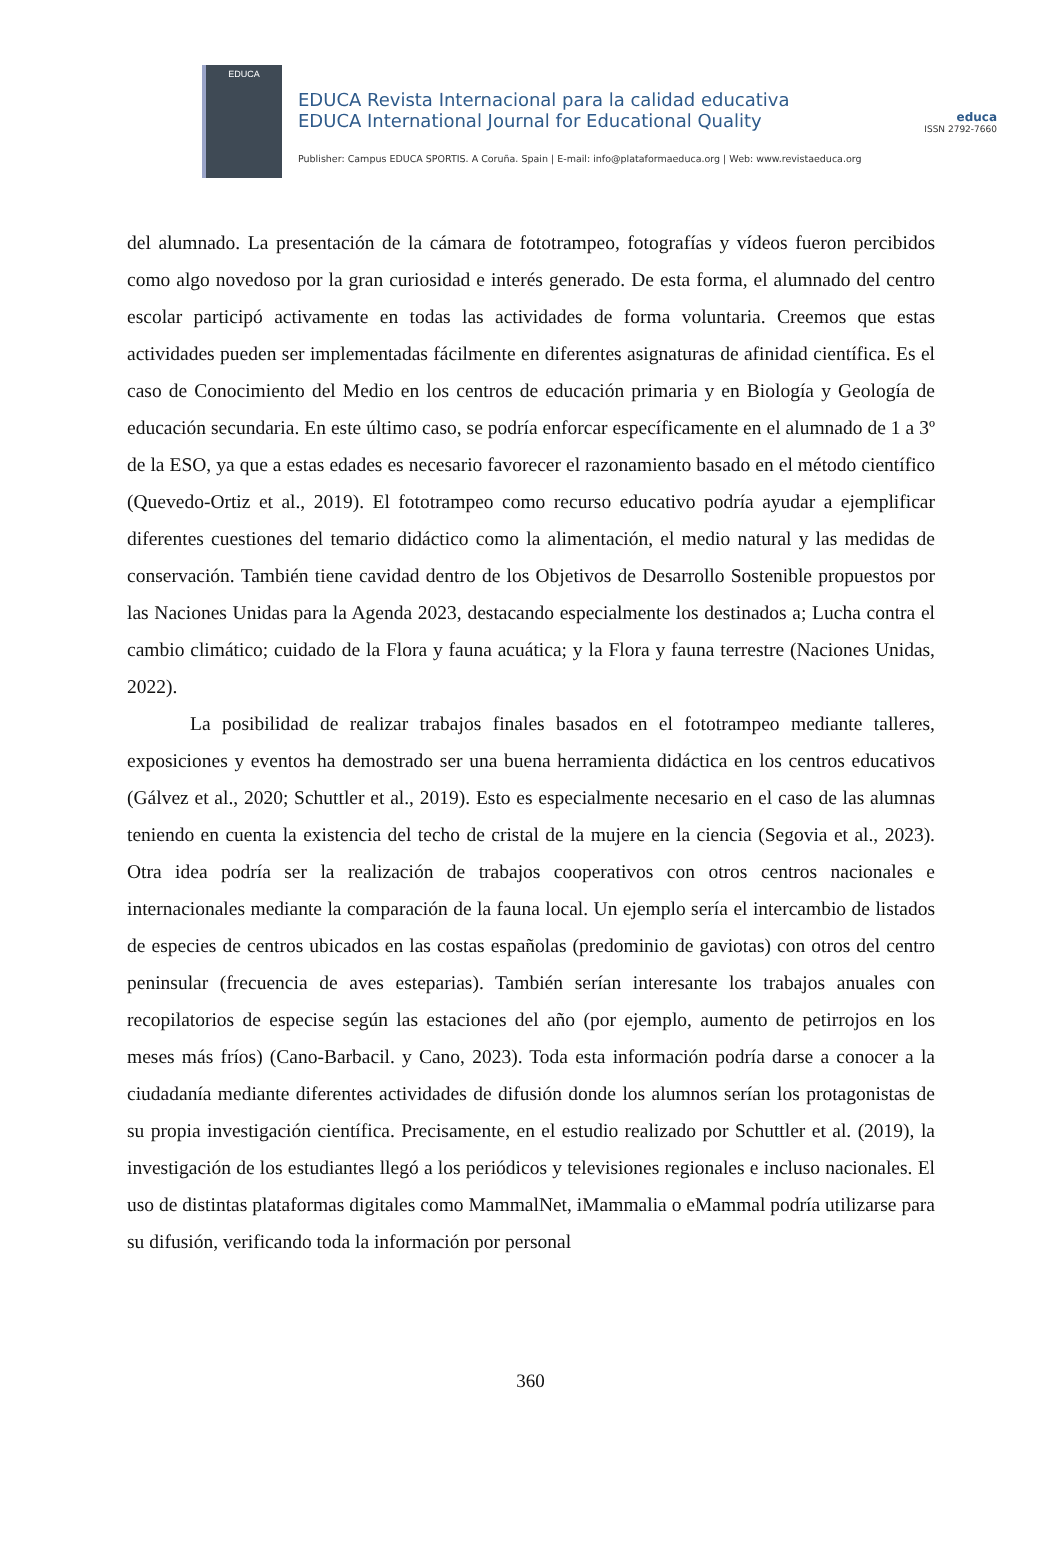EDUCA
EDUCA Revista Internacional para la calidad educativa
EDUCA International Journal for Educational Quality
Publisher: Campus EDUCA SPORTIS. A Coruña. Spain | E-mail: info@plataformaeduca.org | Web: www.revistaeduca.org
educa
ISSN 2792-7660
del alumnado. La presentación de la cámara de fototrampeo, fotografías y vídeos fueron percibidos como algo novedoso por la gran curiosidad e interés generado. De esta forma, el alumnado del centro escolar participó activamente en todas las actividades de forma voluntaria. Creemos que estas actividades pueden ser implementadas fácilmente en diferentes asignaturas de afinidad científica. Es el caso de Conocimiento del Medio en los centros de educación primaria y en Biología y Geología de educación secundaria. En este último caso, se podría enforcar específicamente en el alumnado de 1 a 3º de la ESO, ya que a estas edades es necesario favorecer el razonamiento basado en el método científico (Quevedo-Ortiz et al., 2019). El fototrampeo como recurso educativo podría ayudar a ejemplificar diferentes cuestiones del temario didáctico como la alimentación, el medio natural y las medidas de conservación. También tiene cavidad dentro de los Objetivos de Desarrollo Sostenible propuestos por las Naciones Unidas para la Agenda 2023, destacando especialmente los destinados a; Lucha contra el cambio climático; cuidado de la Flora y fauna acuática; y la Flora y fauna terrestre (Naciones Unidas, 2022).
La posibilidad de realizar trabajos finales basados en el fototrampeo mediante talleres, exposiciones y eventos ha demostrado ser una buena herramienta didáctica en los centros educativos (Gálvez et al., 2020; Schuttler et al., 2019). Esto es especialmente necesario en el caso de las alumnas teniendo en cuenta la existencia del techo de cristal de la mujere en la ciencia (Segovia et al., 2023). Otra idea podría ser la realización de trabajos cooperativos con otros centros nacionales e internacionales mediante la comparación de la fauna local. Un ejemplo sería el intercambio de listados de especies de centros ubicados en las costas españolas (predominio de gaviotas) con otros del centro peninsular (frecuencia de aves esteparias). También serían interesante los trabajos anuales con recopilatorios de especise según las estaciones del año (por ejemplo, aumento de petirrojos en los meses más fríos) (Cano-Barbacil. y Cano, 2023). Toda esta información podría darse a conocer a la ciudadanía mediante diferentes actividades de difusión donde los alumnos serían los protagonistas de su propia investigación científica. Precisamente, en el estudio realizado por Schuttler et al. (2019), la investigación de los estudiantes llegó a los periódicos y televisiones regionales e incluso nacionales. El uso de distintas plataformas digitales como MammalNet, iMammalia o eMammal podría utilizarse para su difusión, verificando toda la información por personal
360